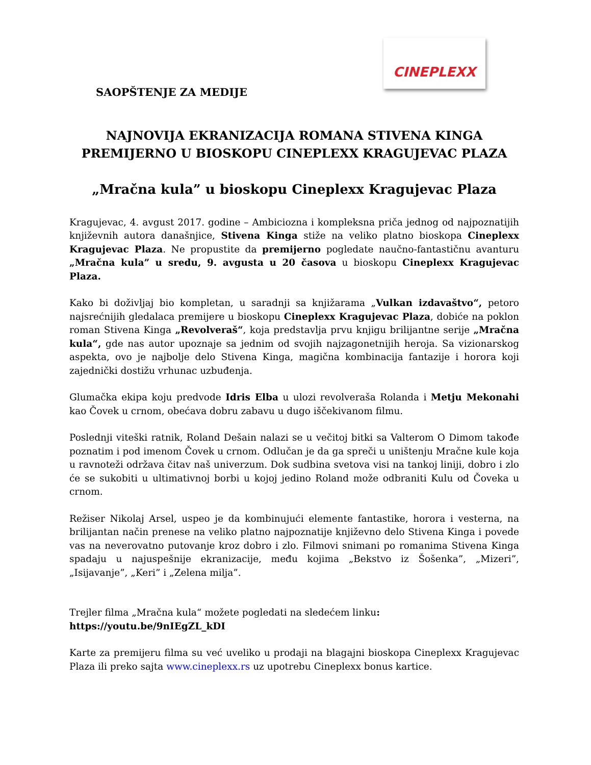CINEPLEXX
SAOPŠTENJE ZA MEDIJE
NAJNOVIJA EKRANIZACIJA ROMANA STIVENA KINGA
PREMIJERNO U BIOSKOPU CINEPLEXX KRAGUJEVAC PLAZA
„Mračna kula” u bioskopu Cineplexx Kragujevac Plaza
Kragujevac, 4. avgust 2017. godine – Ambiciozna i kompleksna priča jednog od najpoznatijih književnih autora današnjice, Stivena Kinga stiže na veliko platno bioskopa Cineplexx Kragujevac Plaza. Ne propustite da premijerno pogledate naučno-fantastičnu avanturu „Mračna kula” u sredu, 9. avgusta u 20 časova u bioskopu Cineplexx Kragujevac Plaza.
Kako bi doživljaj bio kompletan, u saradnji sa knjižarama „Vulkan izdavaštvo“, petoro najsrećnijih gledalaca premijere u bioskopu Cineplexx Kragujevac Plaza, dobiće na poklon roman Stivena Kinga „Revolveraš“, koja predstavlja prvu knjigu brilijantne serije „Mračna kula“, gde nas autor upoznaje sa jednim od svojih najzagonetnijih heroja. Sa vizionarskog aspekta, ovo je najbolje delo Stivena Kinga, magična kombinacija fantazije i horora koji zajednički dostižu vrhunac uzbuđenja.
Glumačka ekipa koju predvode Idris Elba u ulozi revolveraša Rolanda i Metju Mekonahi kao Čovek u crnom, obećava dobru zabavu u dugo iščekivanom filmu.
Poslednji viteški ratnik, Roland Dešain nalazi se u večitoj bitki sa Valterom O Dimom takođe poznatim i pod imenom Čovek u crnom. Odlučan je da ga spreči u uništenju Mračne kule koja u ravnoteži održava čitav naš univerzum. Dok sudbina svetova visi na tankoj liniji, dobro i zlo će se sukobiti u ultimativnoj borbi u kojoj jedino Roland može odbraniti Kulu od Čoveka u crnom.
Režiser Nikolaj Arsel, uspeo je da kombinujući elemente fantastike, horora i vesterna, na brilijantan način prenese na veliko platno najpoznatije književno delo Stivena Kinga i povede vas na neverovatno putovanje kroz dobro i zlo. Filmovi snimani po romanima Stivena Kinga spadaju u najuspešnije ekranizacije, među kojima „Bekstvo iz Šošenka”, „Mizeri”, „Isijavanje”, „Keri” i „Zelena milja”.
Trejler filma „Mračna kula“ možete pogledati na sledećem linku:
https://youtu.be/9nIEgZL_kDI
Karte za premijeru filma su već uveliko u prodaji na blagajni bioskopa Cineplexx Kragujevac Plaza ili preko sajta www.cineplexx.rs uz upotrebu Cineplexx bonus kartice.